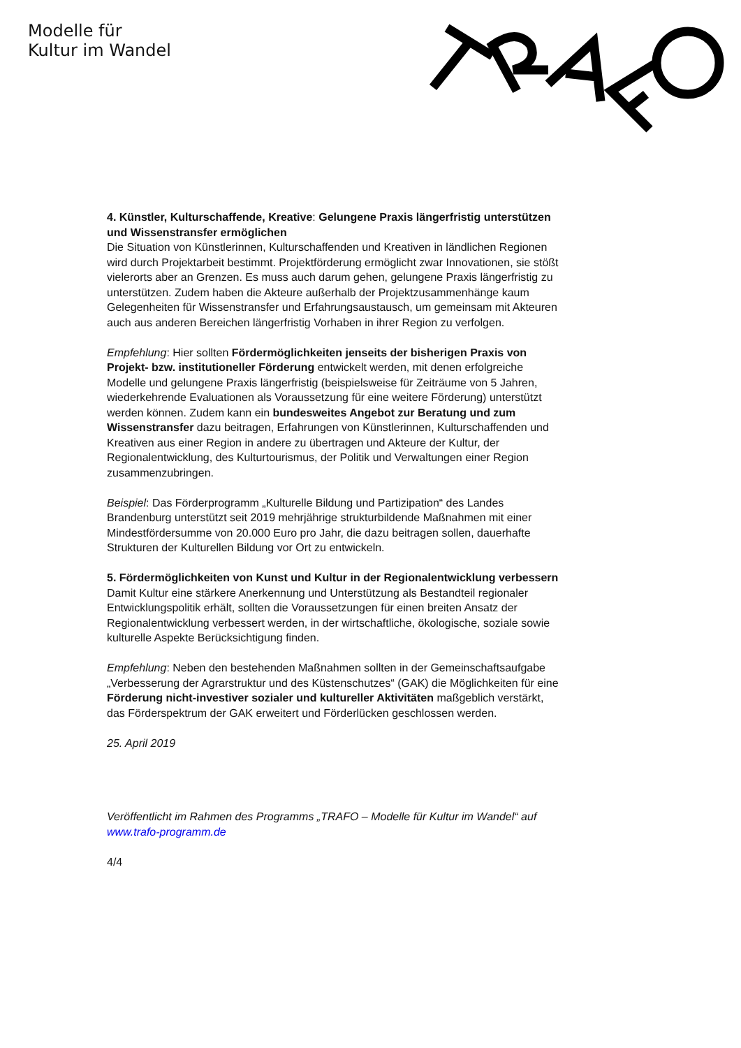Modelle für
Kultur im Wandel
4. Künstler, Kulturschaffende, Kreative: Gelungene Praxis längerfristig unterstützen und Wissenstransfer ermöglichen
Die Situation von Künstlerinnen, Kulturschaffenden und Kreativen in ländlichen Regionen wird durch Projektarbeit bestimmt. Projektförderung ermöglicht zwar Innovationen, sie stößt vielerorts aber an Grenzen. Es muss auch darum gehen, gelungene Praxis längerfristig zu unterstützen. Zudem haben die Akteure außerhalb der Projektzusammenhänge kaum Gelegenheiten für Wissenstransfer und Erfahrungsaustausch, um gemeinsam mit Akteuren auch aus anderen Bereichen längerfristig Vorhaben in ihrer Region zu verfolgen.
Empfehlung: Hier sollten Fördermöglichkeiten jenseits der bisherigen Praxis von Projekt- bzw. institutioneller Förderung entwickelt werden, mit denen erfolgreiche Modelle und gelungene Praxis längerfristig (beispielsweise für Zeiträume von 5 Jahren, wiederkehrende Evaluationen als Voraussetzung für eine weitere Förderung) unterstützt werden können. Zudem kann ein bundesweites Angebot zur Beratung und zum Wissenstransfer dazu beitragen, Erfahrungen von Künstlerinnen, Kulturschaffenden und Kreativen aus einer Region in andere zu übertragen und Akteure der Kultur, der Regionalentwicklung, des Kulturtourismus, der Politik und Verwaltungen einer Region zusammenzubringen.
Beispiel: Das Förderprogramm „Kulturelle Bildung und Partizipation“ des Landes Brandenburg unterstützt seit 2019 mehrjährige strukturbildende Maßnahmen mit einer Mindestfördersumme von 20.000 Euro pro Jahr, die dazu beitragen sollen, dauerhafte Strukturen der Kulturellen Bildung vor Ort zu entwickeln.
5. Fördermöglichkeiten von Kunst und Kultur in der Regionalentwicklung verbessern
Damit Kultur eine stärkere Anerkennung und Unterstützung als Bestandteil regionaler Entwicklungspolitik erhält, sollten die Voraussetzungen für einen breiten Ansatz der Regionalentwicklung verbessert werden, in der wirtschaftliche, ökologische, soziale sowie kulturelle Aspekte Berücksichtigung finden.
Empfehlung: Neben den bestehenden Maßnahmen sollten in der Gemeinschaftsaufgabe „Verbesserung der Agrarstruktur und des Küstenschutzes“ (GAK) die Möglichkeiten für eine Förderung nicht-investiver sozialer und kultureller Aktivitäten maßgeblich verstärkt, das Förderspektrum der GAK erweitert und Förderlücken geschlossen werden.
25. April 2019
Veröffentlicht im Rahmen des Programms „TRAFO – Modelle für Kultur im Wandel“ auf www.trafo-programm.de
4/4